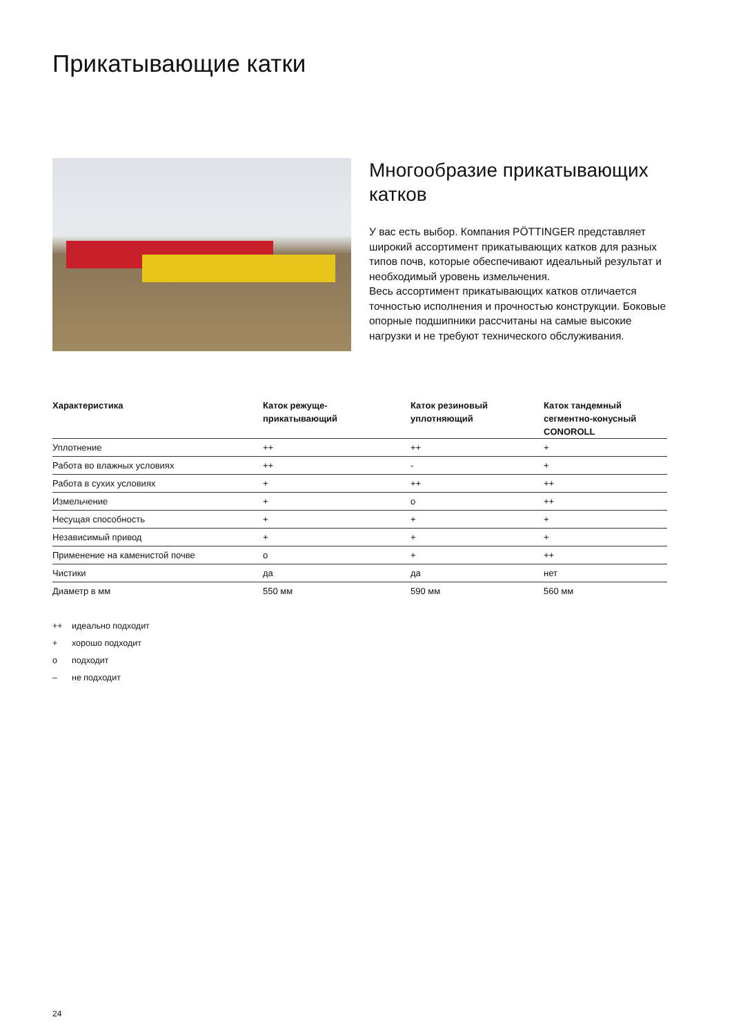Прикатывающие катки
Многообразие прикатывающих
катков
У вас есть выбор. Компания PÖTTINGER представляет широкий ассортимент прикатывающих катков для разных типов почв, которые обеспечивают идеальный результат и необходимый уровень измельчения.
Весь ассортимент прикатывающих катков отличается точностью исполнения и прочностью конструкции. Боковые опорные подшипники рассчитаны на самые высокие нагрузки и не требуют технического обслуживания.
| Характеристика | Каток режуще- прикатывающий | Каток резиновый уплотняющий | Каток тандемный сегментно-конусный CONOROLL |
| --- | --- | --- | --- |
| Уплотнение | ++ | ++ | + |
| Работа во влажных условиях | ++ | - | + |
| Работа в сухих условиях | + | ++ | ++ |
| Измельчение | + | o | ++ |
| Несущая способность | + | + | + |
| Независимый привод | + | + | + |
| Применение на каменистой почве | o | + | ++ |
| Чистики | да | да | нет |
| Диаметр в мм | 550 мм | 590 мм | 560 мм |
++ идеально подходит
+ хорошо подходит
o подходит
– не подходит
24